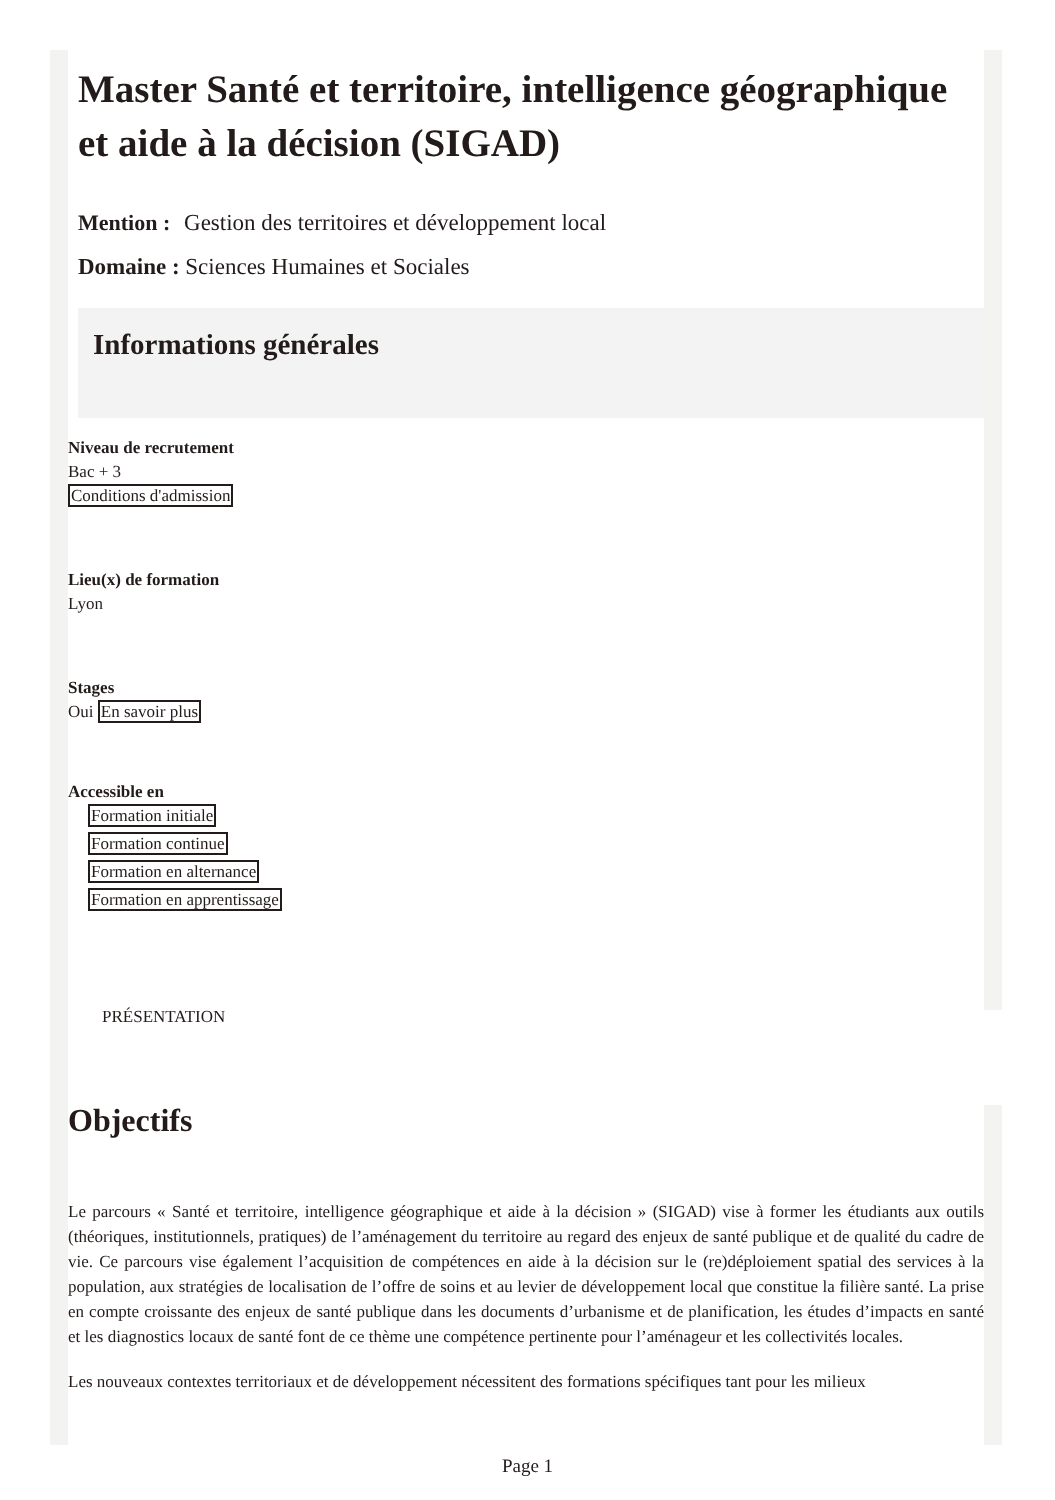Master Santé et territoire, intelligence géographique et aide à la décision (SIGAD)
Mention : Gestion des territoires et développement local
Domaine : Sciences Humaines et Sociales
Informations générales
Niveau de recrutement
Bac + 3
Conditions d'admission
Lieu(x) de formation
Lyon
Stages
Oui En savoir plus
Accessible en
Formation initiale
Formation continue
Formation en alternance
Formation en apprentissage
PRÉSENTATION
Objectifs
Le parcours « Santé et territoire, intelligence géographique et aide à la décision » (SIGAD) vise à former les étudiants aux outils (théoriques, institutionnels, pratiques) de l’aménagement du territoire au regard des enjeux de santé publique et de qualité du cadre de vie. Ce parcours vise également l’acquisition de compétences en aide à la décision sur le (re)déploiement spatial des services à la population, aux stratégies de localisation de l’offre de soins et au levier de développement local que constitue la filière santé. La prise en compte croissante des enjeux de santé publique dans les documents d’urbanisme et de planification, les études d’impacts en santé et les diagnostics locaux de santé font de ce thème une compétence pertinente pour l’aménageur et les collectivités locales.
Les nouveaux contextes territoriaux et de développement nécessitent des formations spécifiques tant pour les milieux
Page 1